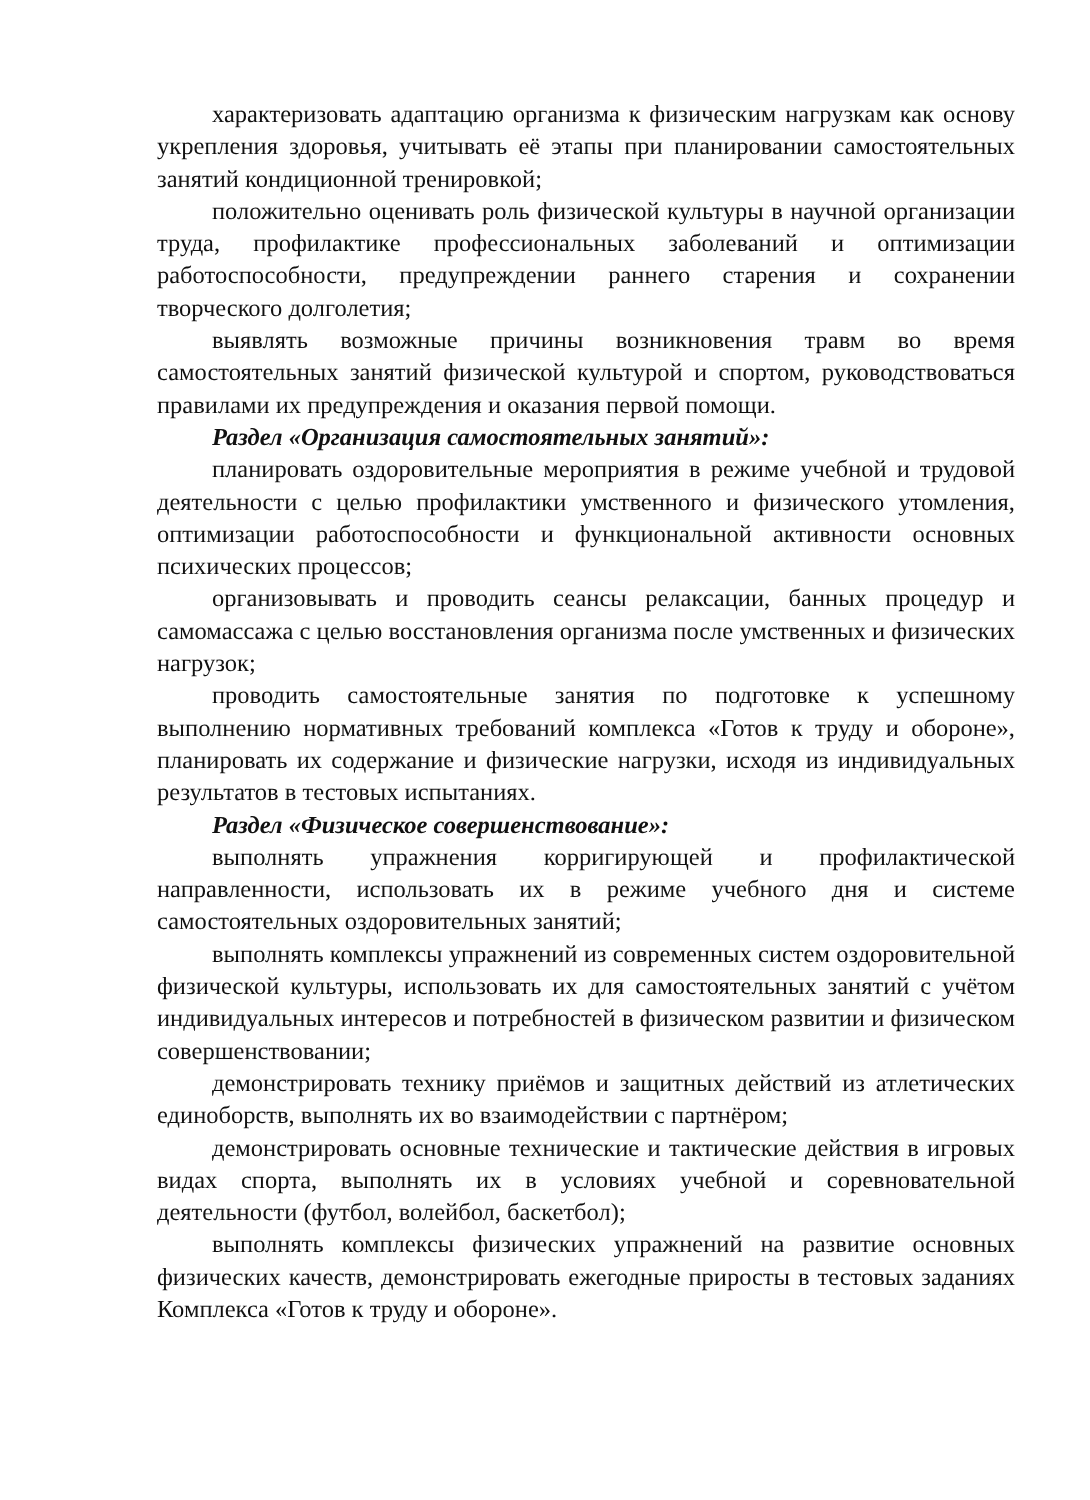характеризовать адаптацию организма к физическим нагрузкам как основу укрепления здоровья, учитывать её этапы при планировании самостоятельных занятий кондиционной тренировкой;
положительно оценивать роль физической культуры в научной организации труда, профилактике профессиональных заболеваний и оптимизации работоспособности, предупреждении раннего старения и сохранении творческого долголетия;
выявлять возможные причины возникновения травм во время самостоятельных занятий физической культурой и спортом, руководствоваться правилами их предупреждения и оказания первой помощи.
Раздел «Организация самостоятельных занятий»:
планировать оздоровительные мероприятия в режиме учебной и трудовой деятельности с целью профилактики умственного и физического утомления, оптимизации работоспособности и функциональной активности основных психических процессов;
организовывать и проводить сеансы релаксации, банных процедур и самомассажа с целью восстановления организма после умственных и физических нагрузок;
проводить самостоятельные занятия по подготовке к успешному выполнению нормативных требований комплекса «Готов к труду и обороне», планировать их содержание и физические нагрузки, исходя из индивидуальных результатов в тестовых испытаниях.
Раздел «Физическое совершенствование»:
выполнять упражнения корригирующей и профилактической направленности, использовать их в режиме учебного дня и системе самостоятельных оздоровительных занятий;
выполнять комплексы упражнений из современных систем оздоровительной физической культуры, использовать их для самостоятельных занятий с учётом индивидуальных интересов и потребностей в физическом развитии и физическом совершенствовании;
демонстрировать технику приёмов и защитных действий из атлетических единоборств, выполнять их во взаимодействии с партнёром;
демонстрировать основные технические и тактические действия в игровых видах спорта, выполнять их в условиях учебной и соревновательной деятельности (футбол, волейбол, баскетбол);
выполнять комплексы физических упражнений на развитие основных физических качеств, демонстрировать ежегодные приросты в тестовых заданиях Комплекса «Готов к труду и обороне».